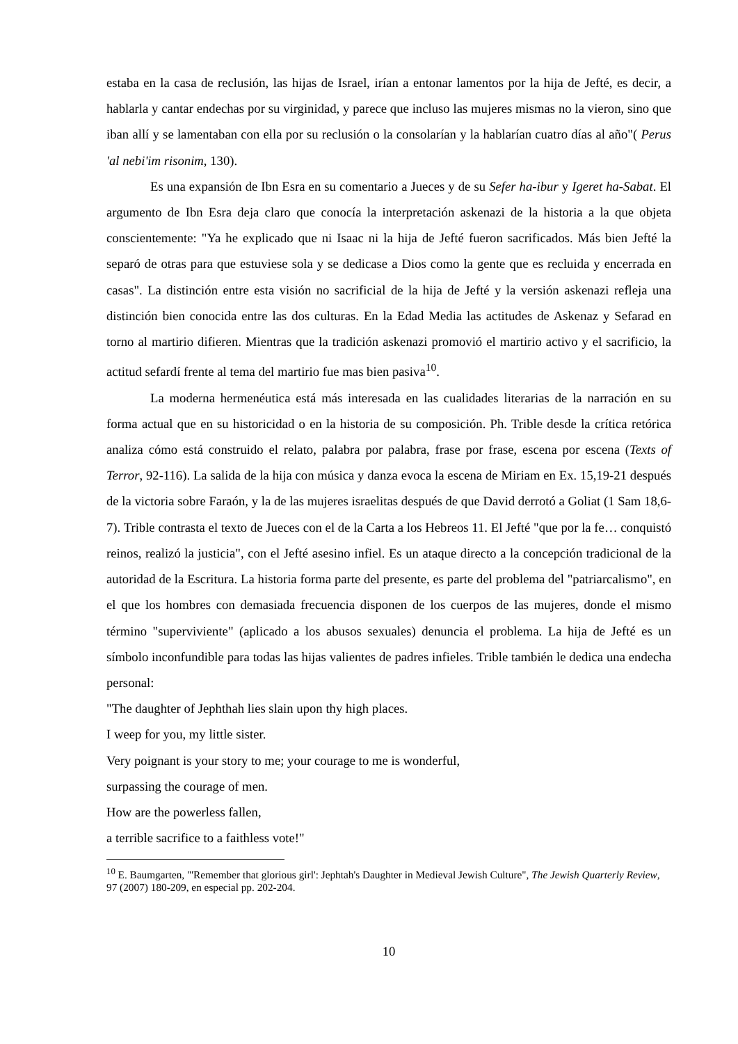estaba en la casa de reclusión, las hijas de Israel, irían a entonar lamentos por la hija de Jefté, es decir, a hablarla y cantar endechas por su virginidad, y parece que incluso las mujeres mismas no la vieron, sino que iban allí y se lamentaban con ella por su reclusión o la consolarían y la hablarían cuatro días al año"( Perus 'al nebi'im risonim, 130).
Es una expansión de Ibn Esra en su comentario a Jueces y de su Sefer ha-ibur y Igeret ha-Sabat. El argumento de Ibn Esra deja claro que conocía la interpretación askenazi de la historia a la que objeta conscientemente: "Ya he explicado que ni Isaac ni la hija de Jefté fueron sacrificados. Más bien Jefté la separó de otras para que estuviese sola y se dedicase a Dios como la gente que es recluida y encerrada en casas". La distinción entre esta visión no sacrificial de la hija de Jefté y la versión askenazi refleja una distinción bien conocida entre las dos culturas. En la Edad Media las actitudes de Askenaz y Sefarad en torno al martirio difieren. Mientras que la tradición askenazi promovió el martirio activo y el sacrificio, la actitud sefardí frente al tema del martirio fue mas bien pasiva<sup>10</sup>.
La moderna hermenéutica está más interesada en las cualidades literarias de la narración en su forma actual que en su historicidad o en la historia de su composición. Ph. Trible desde la crítica retórica analiza cómo está construido el relato, palabra por palabra, frase por frase, escena por escena (Texts of Terror, 92-116). La salida de la hija con música y danza evoca la escena de Miriam en Ex. 15,19-21 después de la victoria sobre Faraón, y la de las mujeres israelitas después de que David derrotó a Goliat (1 Sam 18,6-7). Trible contrasta el texto de Jueces con el de la Carta a los Hebreos 11. El Jefté "que por la fe… conquistó reinos, realizó la justicia", con el Jefté asesino infiel. Es un ataque directo a la concepción tradicional de la autoridad de la Escritura. La historia forma parte del presente, es parte del problema del "patriarcalismo", en el que los hombres con demasiada frecuencia disponen de los cuerpos de las mujeres, donde el mismo término "superviviente" (aplicado a los abusos sexuales) denuncia el problema. La hija de Jefté es un símbolo inconfundible para todas las hijas valientes de padres infieles. Trible también le dedica una endecha personal:
"The daughter of Jephthah lies slain upon thy high places.
I weep for you, my little sister.
Very poignant is your story to me; your courage to me is wonderful,
surpassing the courage of men.
How are the powerless fallen,
a terrible sacrifice to a faithless vote!"
<sup>10</sup> E. Baumgarten, "'Remember that glorious girl': Jephtah's Daughter in Medieval Jewish Culture", The Jewish Quarterly Review, 97 (2007) 180-209, en especial pp. 202-204.
10